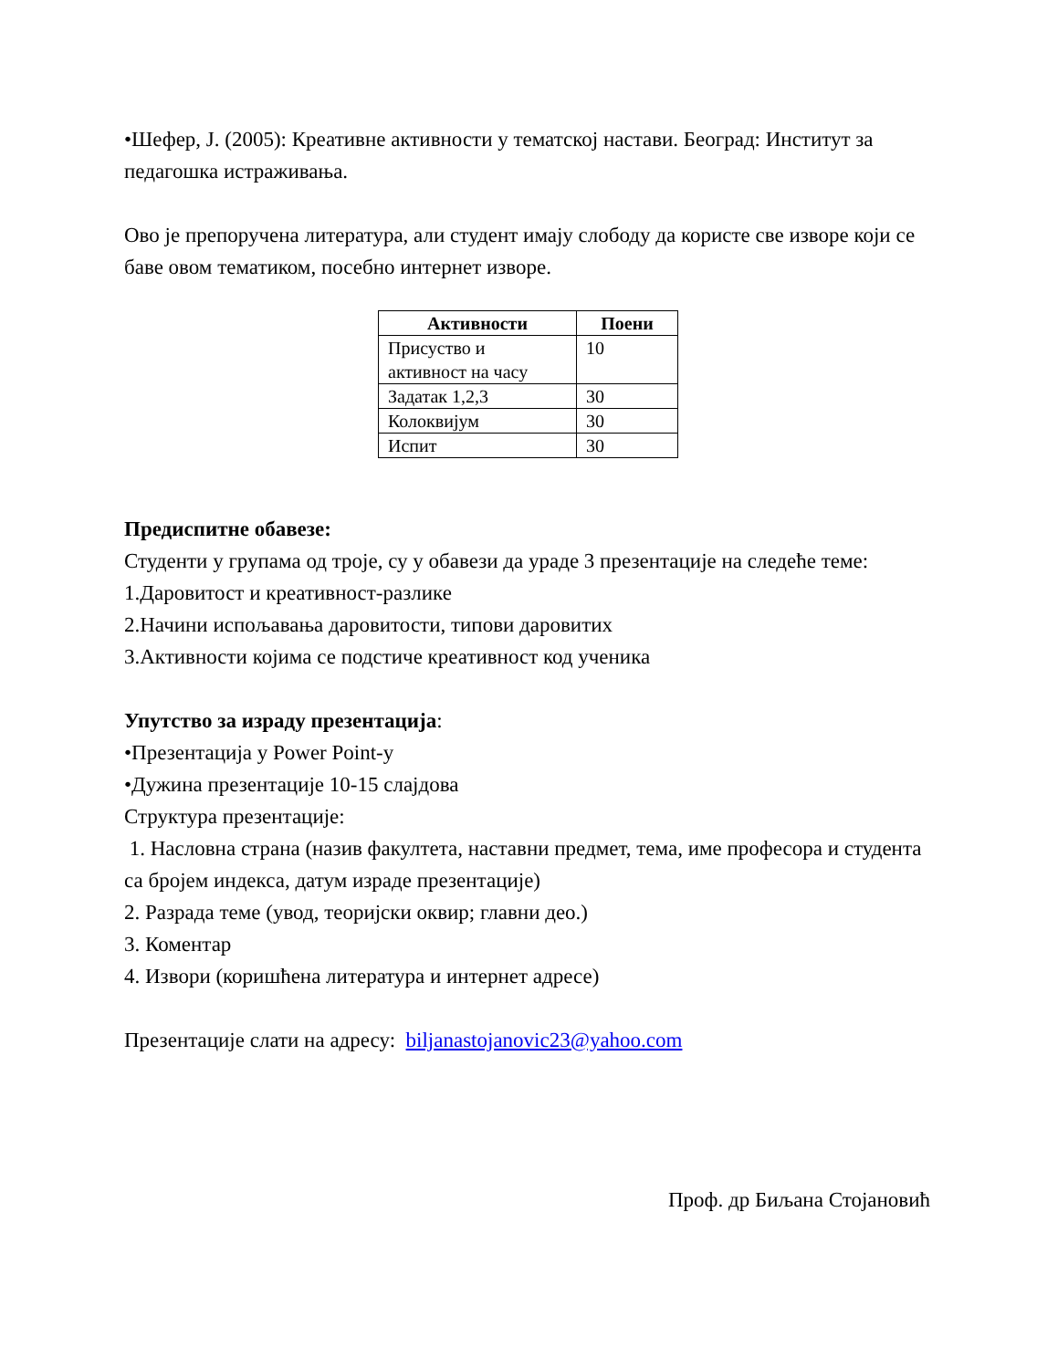•Шефер, Ј. (2005): Креативне активности у тематској настави. Београд: Институт за педагошка истраживања.
Ово је препоручена литература, али студент имају слободу да користе све изворе који се баве овом тематиком, посебно интернет изворе.
| Активности | Поени |
| --- | --- |
| Присуство и активност на часу | 10 |
| Задатак 1,2,3 | 30 |
| Колоквијум | 30 |
| Испит | 30 |
Предиспитне обавезе:
Студенти у групама од троје, су у обавези да ураде 3 презентације на следеће теме:
1.Даровитост и креативност-разлике
2.Начини испољавања даровитости, типови даровитих
3.Активности којима се подстиче креативност код ученика
Упутство за израду презентација:
•Презентација у Power Point-у
•Дужина презентације 10-15 слајдова
Структура презентације:
1. Насловна страна (назив факултета, наставни предмет, тема, име професора и студента са бројем индекса, датум израде презентације)
2. Разрада теме (увод, теоријски оквир; главни део.)
3. Коментар
4. Извори (коришћена литература и интернет адресе)
Презентације слати на адресу: biljanastojanovic23@yahoo.com
Проф. др Биљана Стојановић